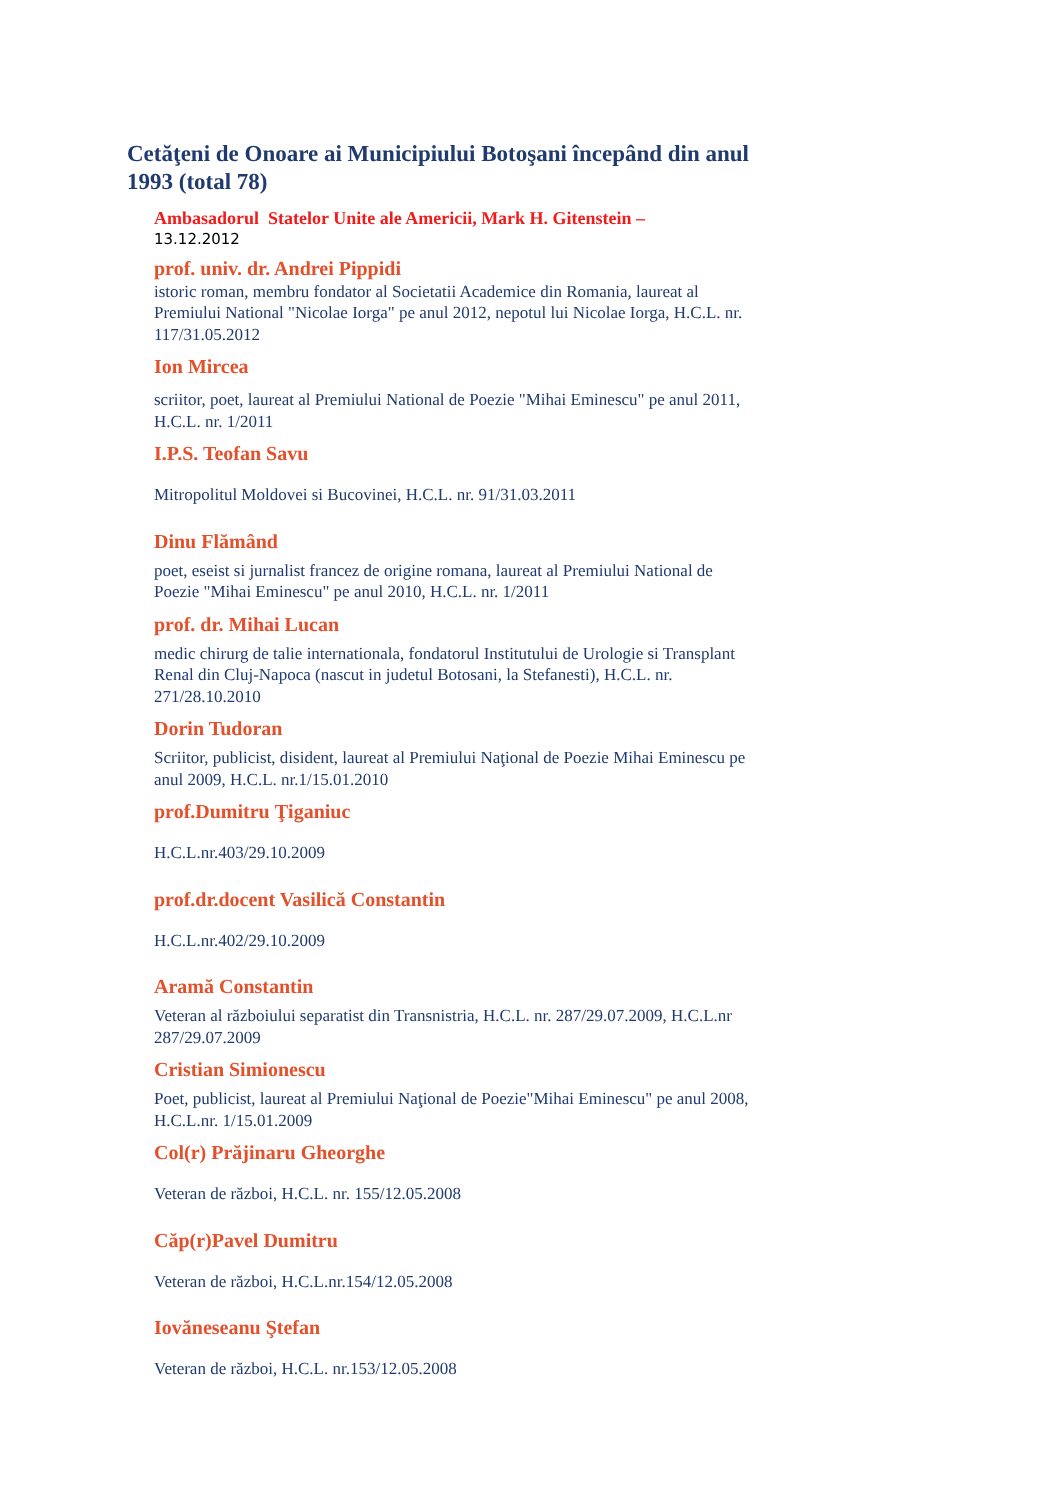Cetăţeni de Onoare ai Municipiului Botoşani începând din anul 1993 (total 78)
Ambasadorul Statelor Unite ale Americii, Mark H. Gitenstein –
13.12.2012
prof. univ. dr. Andrei Pippidi
istoric roman, membru fondator al Societatii Academice din Romania, laureat al Premiului National "Nicolae Iorga" pe anul 2012, nepotul lui Nicolae Iorga, H.C.L. nr. 117/31.05.2012
Ion Mircea
scriitor, poet, laureat al Premiului National de Poezie "Mihai Eminescu" pe anul 2011, H.C.L. nr. 1/2011
I.P.S. Teofan Savu
Mitropolitul Moldovei si Bucovinei, H.C.L. nr. 91/31.03.2011
Dinu Flămând
poet, eseist si jurnalist francez de origine romana, laureat al Premiului National de Poezie "Mihai Eminescu" pe anul 2010, H.C.L. nr. 1/2011
prof. dr. Mihai Lucan
medic chirurg de talie internationala, fondatorul Institutului de Urologie si Transplant Renal din Cluj-Napoca (nascut in judetul Botosani, la Stefanesti), H.C.L. nr. 271/28.10.2010
Dorin Tudoran
Scriitor, publicist, disident, laureat al Premiului Naţional de Poezie Mihai Eminescu pe anul 2009, H.C.L. nr.1/15.01.2010
prof.Dumitru Ţiganiuc
H.C.L.nr.403/29.10.2009
prof.dr.docent Vasilică Constantin
H.C.L.nr.402/29.10.2009
Aramă Constantin
Veteran al războiului separatist din Transnistria, H.C.L. nr. 287/29.07.2009, H.C.L.nr 287/29.07.2009
Cristian Simionescu
Poet, publicist, laureat al Premiului Naţional de Poezie"Mihai Eminescu" pe anul 2008, H.C.L.nr. 1/15.01.2009
Col(r) Prăjinaru Gheorghe
Veteran de război, H.C.L. nr. 155/12.05.2008
Căp(r)Pavel Dumitru
Veteran de război, H.C.L.nr.154/12.05.2008
Iovăneseanu Ştefan
Veteran de război, H.C.L. nr.153/12.05.2008